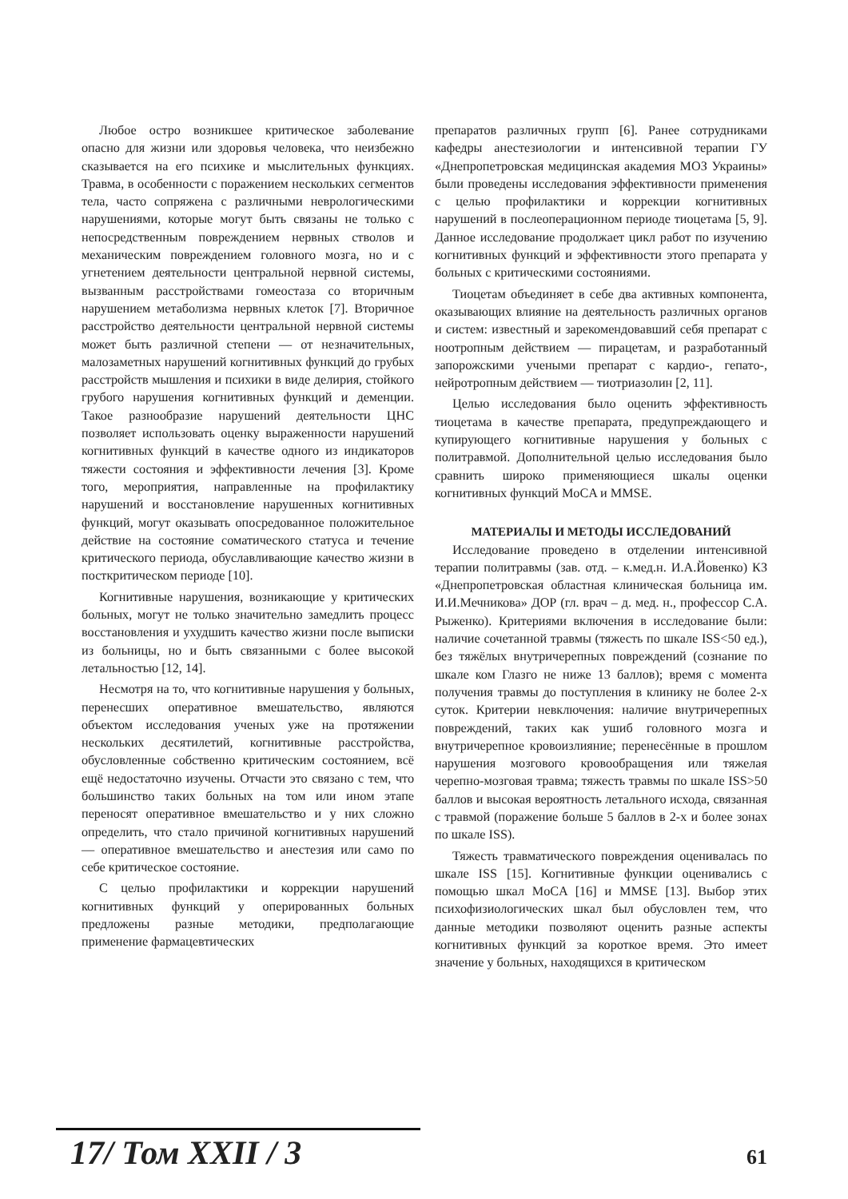Любое остро возникшее критическое заболевание опасно для жизни или здоровья человека, что неизбежно сказывается на его психике и мыслительных функциях. Травма, в особенности с поражением нескольких сегментов тела, часто сопряжена с различными неврологическими нарушениями, которые могут быть связаны не только с непосредственным повреждением нервных стволов и механическим повреждением головного мозга, но и с угнетением деятельности центральной нервной системы, вызванным расстройствами гомеостаза со вторичным нарушением метаболизма нервных клеток [7]. Вторичное расстройство деятельности центральной нервной системы может быть различной степени — от незначительных, малозаметных нарушений когнитивных функций до грубых расстройств мышления и психики в виде делирия, стойкого грубого нарушения когнитивных функций и деменции. Такое разнообразие нарушений деятельности ЦНС позволяет использовать оценку выраженности нарушений когнитивных функций в качестве одного из индикаторов тяжести состояния и эффективности лечения [3]. Кроме того, мероприятия, направленные на профилактику нарушений и восстановление нарушенных когнитивных функций, могут оказывать опосредованное положительное действие на состояние соматического статуса и течение критического периода, обуславливающие качество жизни в посткритическом периоде [10].
Когнитивные нарушения, возникающие у критических больных, могут не только значительно замедлить процесс восстановления и ухудшить качество жизни после выписки из больницы, но и быть связанными с более высокой летальностью [12, 14].
Несмотря на то, что когнитивные нарушения у больных, перенесших оперативное вмешательство, являются объектом исследования ученых уже на протяжении нескольких десятилетий, когнитивные расстройства, обусловленные собственно критическим состоянием, всё ещё недостаточно изучены. Отчасти это связано с тем, что большинство таких больных на том или ином этапе переносят оперативное вмешательство и у них сложно определить, что стало причиной когнитивных нарушений — оперативное вмешательство и анестезия или само по себе критическое состояние.
С целью профилактики и коррекции нарушений когнитивных функций у оперированных больных предложены разные методики, предполагающие применение фармацевтических
препаратов различных групп [6]. Ранее сотрудниками кафедры анестезиологии и интенсивной терапии ГУ «Днепропетровская медицинская академия МОЗ Украины» были проведены исследования эффективности применения с целью профилактики и коррекции когнитивных нарушений в послеоперационном периоде тиоцетама [5, 9]. Данное исследование продолжает цикл работ по изучению когнитивных функций и эффективности этого препарата у больных с критическими состояниями.
Тиоцетам объединяет в себе два активных компонента, оказывающих влияние на деятельность различных органов и систем: известный и зарекомендовавший себя препарат с ноотропным действием — пирацетам, и разработанный запорожскими учеными препарат с кардио-, гепато-, нейротропным действием — тиотриазолин [2, 11].
Целью исследования было оценить эффективность тиоцетама в качестве препарата, предупреждающего и купирующего когнитивные нарушения у больных с политравмой. Дополнительной целью исследования было сравнить широко применяющиеся шкалы оценки когнитивных функций MoCA и MMSE.
МАТЕРИАЛЫ И МЕТОДЫ ИССЛЕДОВАНИЙ
Исследование проведено в отделении интенсивной терапии политравмы (зав. отд. – к.мед.н. И.А.Йовенко) КЗ «Днепропетровская областная клиническая больница им. И.И.Мечникова» ДОР (гл. врач – д. мед. н., профессор С.А. Рыженко). Критериями включения в исследование были: наличие сочетанной травмы (тяжесть по шкале ISS<50 ед.), без тяжёлых внутричерепных повреждений (сознание по шкале ком Глазго не ниже 13 баллов); время с момента получения травмы до поступления в клинику не более 2-х суток. Критерии невключения: наличие внутричерепных повреждений, таких как ушиб головного мозга и внутричерепное кровоизлияние; перенесённые в прошлом нарушения мозгового кровообращения или тяжелая черепно-мозговая травма; тяжесть травмы по шкале ISS>50 баллов и высокая вероятность летального исхода, связанная с травмой (поражение больше 5 баллов в 2-х и более зонах по шкале ISS).
Тяжесть травматического повреждения оценивалась по шкале ISS [15]. Когнитивные функции оценивались с помощью шкал MoCA [16] и MMSE [13]. Выбор этих психофизиологических шкал был обусловлен тем, что данные методики позволяют оценить разные аспекты когнитивных функций за короткое время. Это имеет значение у больных, находящихся в критическом
17/ Том XXII / 3 61